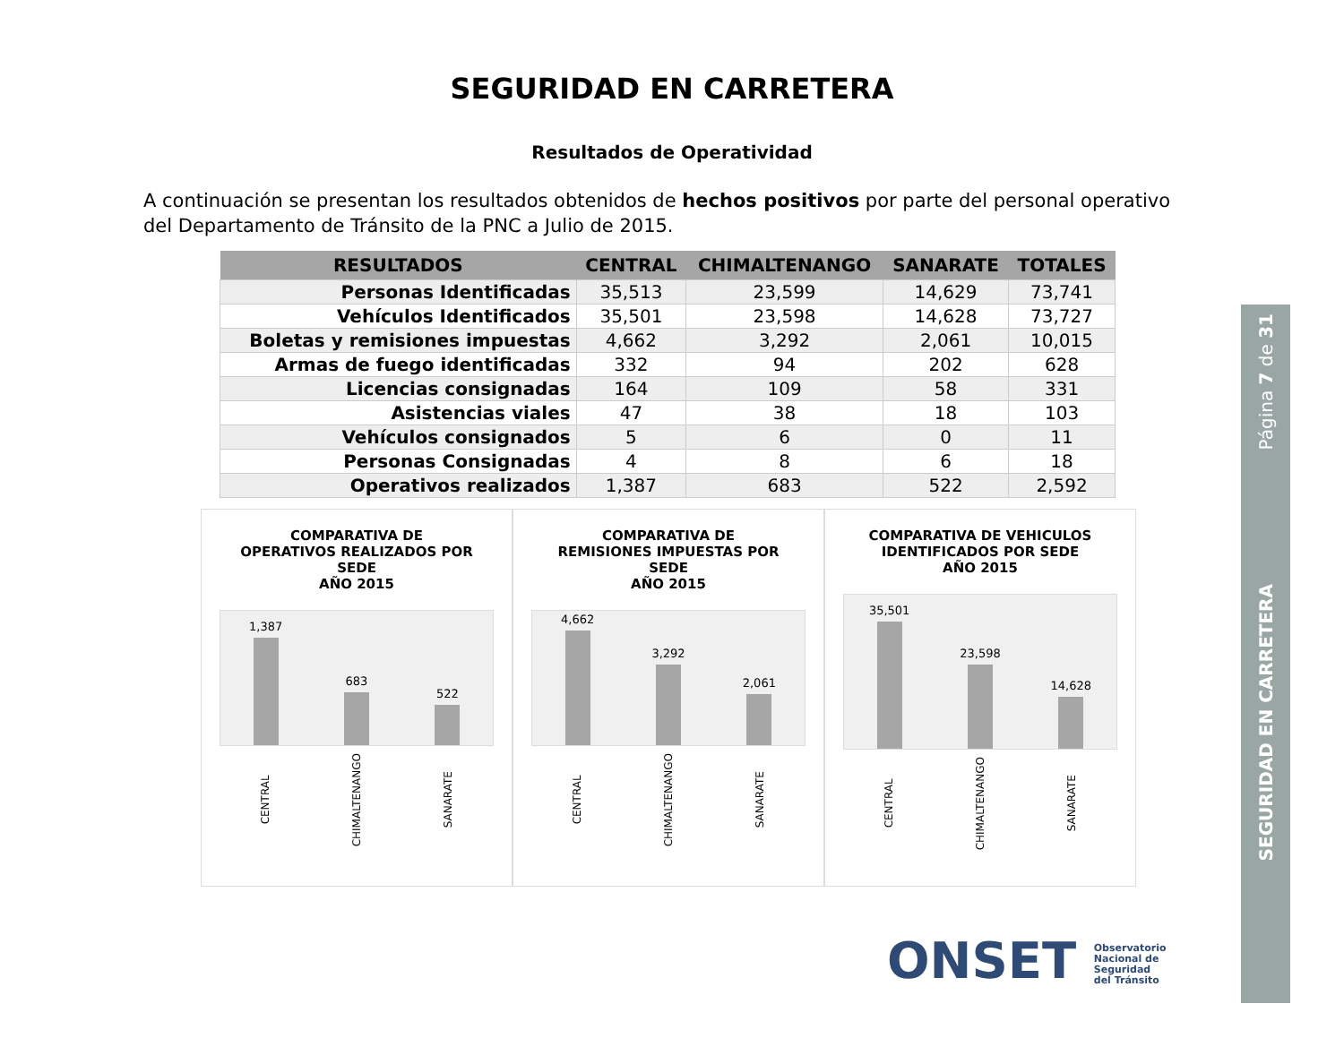SEGURIDAD EN CARRETERA
Resultados de Operatividad
A continuación se presentan los resultados obtenidos de hechos positivos por parte del personal operativo del Departamento de Tránsito de la PNC a Julio de 2015.
| RESULTADOS | CENTRAL | CHIMALTENANGO | SANARATE | TOTALES |
| --- | --- | --- | --- | --- |
| Personas Identificadas | 35,513 | 23,599 | 14,629 | 73,741 |
| Vehículos Identificados | 35,501 | 23,598 | 14,628 | 73,727 |
| Boletas y remisiones impuestas | 4,662 | 3,292 | 2,061 | 10,015 |
| Armas de fuego identificadas | 332 | 94 | 202 | 628 |
| Licencias consignadas | 164 | 109 | 58 | 331 |
| Asistencias viales | 47 | 38 | 18 | 103 |
| Vehículos consignados | 5 | 6 | 0 | 11 |
| Personas Consignadas | 4 | 8 | 6 | 18 |
| Operativos realizados | 1,387 | 683 | 522 | 2,592 |
COMPARATIVA DE
OPERATIVOS REALIZADOS POR
SEDE
AÑO 2015
1,387
683
522
CENTRAL
CHIMALTENANGO
SANARATE
COMPARATIVA DE
REMISIONES IMPUESTAS POR
SEDE
AÑO 2015
4,662
3,292
2,061
CENTRAL
CHIMALTENANGO
SANARATE
COMPARATIVA DE VEHICULOS
IDENTIFICADOS POR SEDE
AÑO 2015
35,501
23,598
14,628
CENTRAL
CHIMALTENANGO
SANARATE
Página 7 de 31
SEGURIDAD EN CARRETERA
ONSET Observatorio
Nacional de
Seguridad
del Tránsito